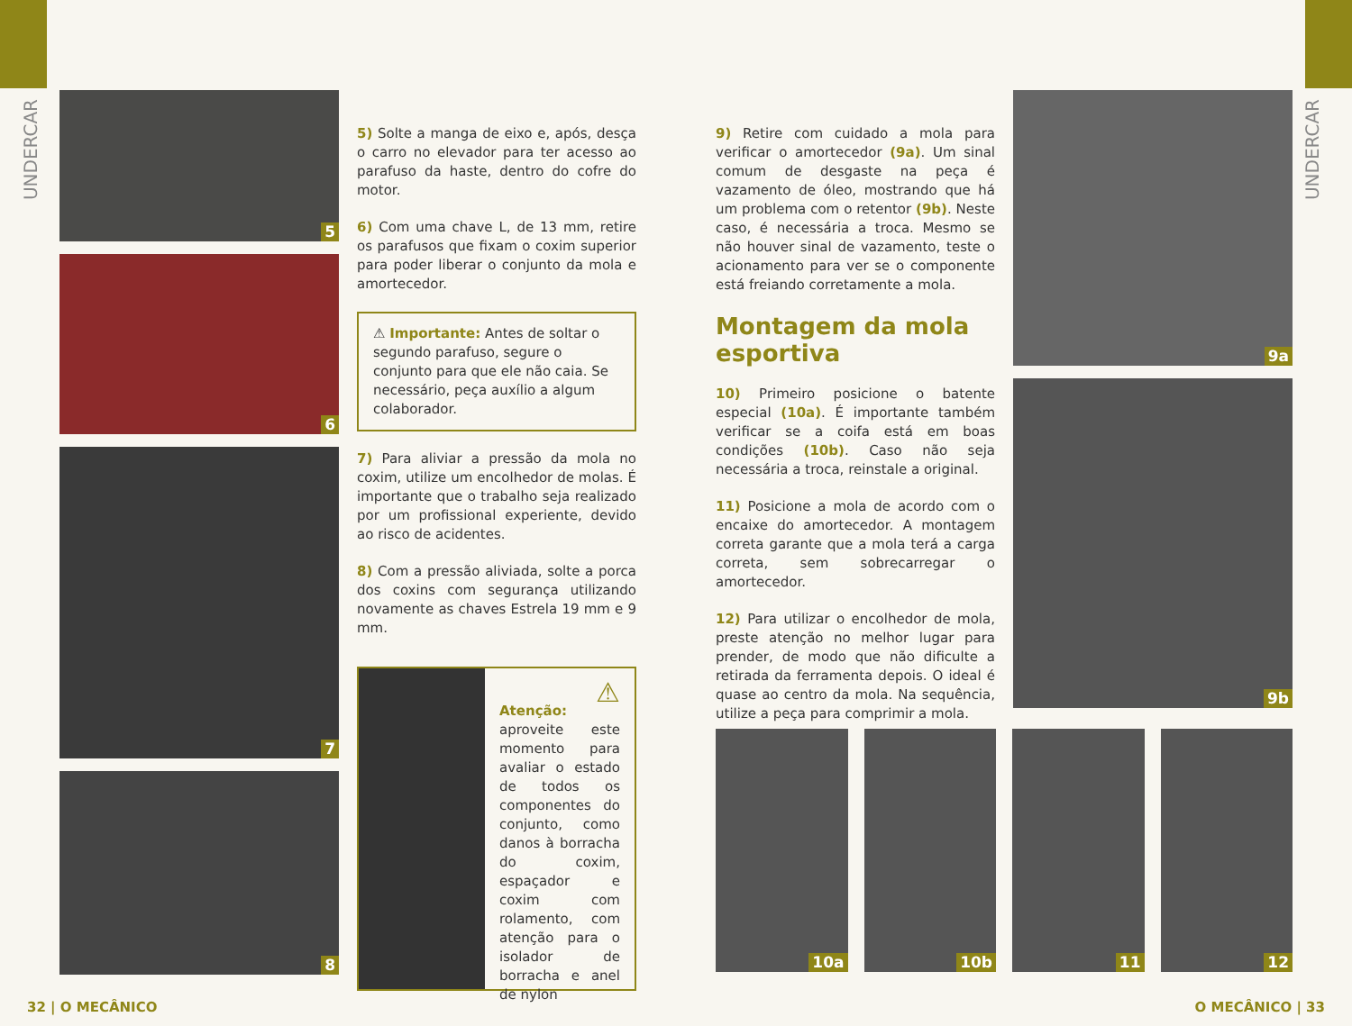UNDERCAR
UNDERCAR
5
6
7
8
5) Solte a manga de eixo e, após, desça o carro no elevador para ter acesso ao parafuso da haste, dentro do cofre do motor.
6) Com uma chave L, de 13 mm, retire os parafusos que fixam o coxim superior para poder liberar o conjunto da mola e amortecedor.
⚠ Importante: Antes de soltar o segundo parafuso, segure o conjunto para que ele não caia. Se necessário, peça auxílio a algum colaborador.
7) Para aliviar a pressão da mola no coxim, utilize um encolhedor de molas. É importante que o trabalho seja realizado por um profissional experiente, devido ao risco de acidentes.
8) Com a pressão aliviada, solte a porca dos coxins com segurança utilizando novamente as chaves Estrela 19 mm e 9 mm.
⚠
Atenção: aproveite este momento para avaliar o estado de todos os componentes do conjunto, como danos à borracha do coxim, espaçador e coxim com rolamento, com atenção para o isolador de borracha e anel de nylon
9) Retire com cuidado a mola para verificar o amortecedor (9a). Um sinal comum de desgaste na peça é vazamento de óleo, mostrando que há um problema com o retentor (9b). Neste caso, é necessária a troca. Mesmo se não houver sinal de vazamento, teste o acionamento para ver se o componente está freiando corretamente a mola.
Montagem da mola esportiva
10) Primeiro posicione o batente especial (10a). É importante também verificar se a coifa está em boas condições (10b). Caso não seja necessária a troca, reinstale a original.
11) Posicione a mola de acordo com o encaixe do amortecedor. A montagem correta garante que a mola terá a carga correta, sem sobrecarregar o amortecedor.
12) Para utilizar o encolhedor de mola, preste atenção no melhor lugar para prender, de modo que não dificulte a retirada da ferramenta depois. O ideal é quase ao centro da mola. Na sequência, utilize a peça para comprimir a mola.
9a
9b
10a
10b
11
12
32 | O MECÂNICO O MECÂNICO | 33